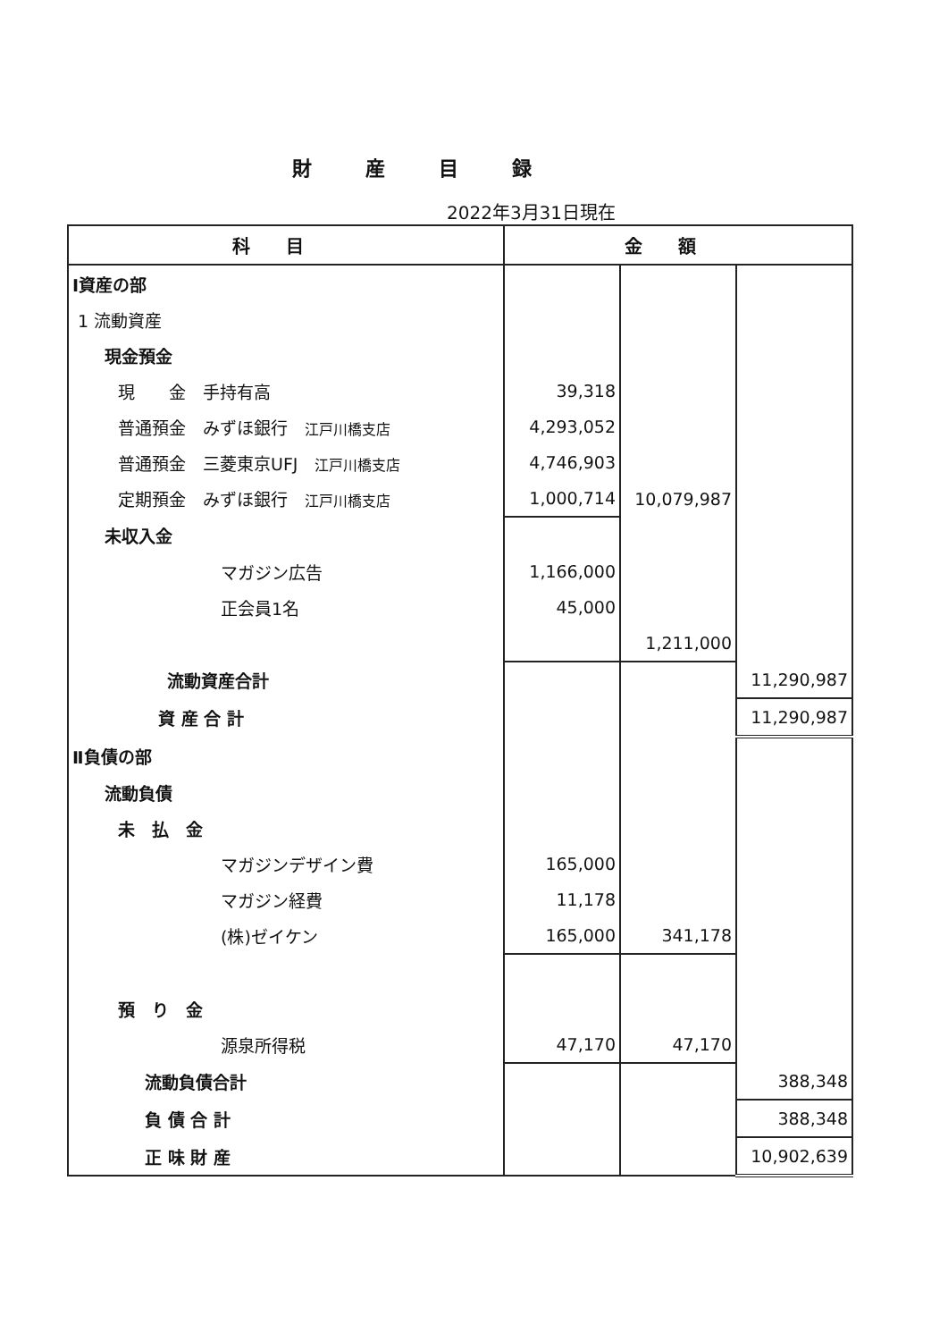財産目録
2022年3月31日現在
| 科目 | 金額 | | |
| --- | --- | --- | --- |
| Ⅰ資産の部 | | | |
| 1 流動資産 | | | |
| 現金預金 | | | |
| 現 金 手持有高 | 39,318 | | |
| 普通預金 みずほ銀行 江戸川橋支店 | 4,293,052 | | |
| 普通預金 三菱東京UFJ 江戸川橋支店 | 4,746,903 | | |
| 定期預金 みずほ銀行 江戸川橋支店 | 1,000,714 | 10,079,987 | |
| 未収入金 | | | |
| マガジン広告 | 1,166,000 | | |
| 正会員1名 | 45,000 | | |
| | | 1,211,000 | |
| 流動資産合計 | | | 11,290,987 |
| 資 産 合 計 | | | 11,290,987 |
| Ⅱ負債の部 | | | |
| 流動負債 | | | |
| 未 払 金 | | | |
| マガジンデザイン費 | 165,000 | | |
| マガジン経費 | 11,178 | | |
| (株)ゼイケン | 165,000 | 341,178 | |
| 預 り 金 | | | |
| 源泉所得税 | 47,170 | 47,170 | |
| 流動負債合計 | | | 388,348 |
| 負 債 合 計 | | | 388,348 |
| 正 味 財 産 | | | 10,902,639 |